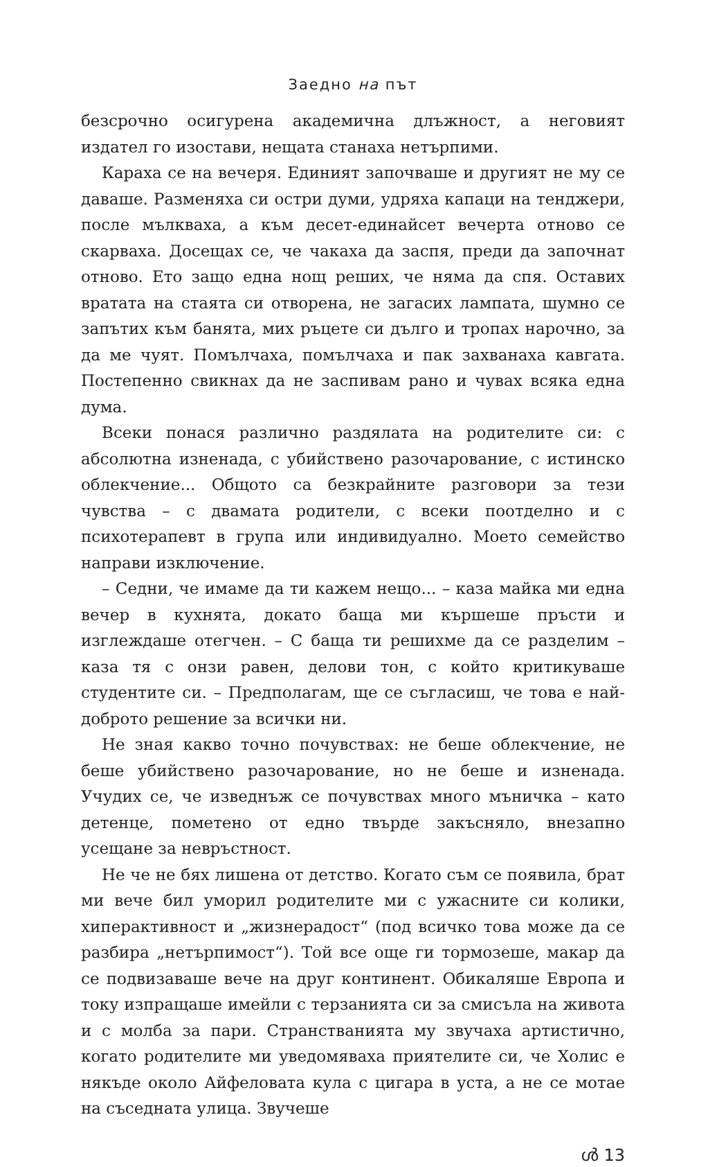Заедно на път
безсрочно осигурена академична длъжност, а неговият издател го изостави, нещата станаха нетърпими.
Караха се на вечеря. Единият започваше и другият не му се даваше. Разменяха си остри думи, удряха капаци на тенджери, после мълкваха, а към десет-единайсет вечерта отново се скарваха. Досещах се, че чакаха да заспя, преди да започнат отново. Ето защо една нощ реших, че няма да спя. Оставих вратата на стаята си отворена, не загасих лампата, шумно се запътих към банята, мих ръцете си дълго и тропах нарочно, за да ме чуят. Помълчаха, помълчаха и пак захванаха кавгата. Постепенно свикнах да не заспивам рано и чувах всяка една дума.
Всеки понася различно раздялата на родителите си: с абсолютна изненада, с убийствено разочарование, с истинско облекчение... Общото са безкрайните разговори за тези чувства – с двамата родители, с всеки поотделно и с психотерапевт в група или индивидуално. Моето семейство направи изключение.
– Седни, че имаме да ти кажем нещо... – каза майка ми една вечер в кухнята, докато баща ми кършеше пръсти и изглеждаше отегчен. – С баща ти решихме да се разделим – каза тя с онзи равен, делови тон, с който критикуваше студентите си. – Предполагам, ще се съгласиш, че това е най-доброто решение за всички ни.
Не зная какво точно почувствах: не беше облекчение, не беше убийствено разочарование, но не беше и изненада. Учудих се, че изведнъж се почувствах много мъничка – като детенце, пометено от едно твърде закъсняло, внезапно усещане за невръстност.
Не че не бях лишена от детство. Когато съм се появила, брат ми вече бил уморил родителите ми с ужасните си колики, хиперактивност и „жизнерадост“ (под всичко това може да се разбира „нетърпимост“). Той все още ги тормозеше, макар да се подвизаваше вече на друг континент. Обикаляше Европа и току изпращаше имейли с терзанията си за смисъла на живота и с молба за пари. Странстванията му звучаха артистично, когато родителите ми уведомяваха приятелите си, че Холис е някъде около Айфеловата кула с цигара в уста, а не се мотае на съседната улица. Звучеше
ൾ 13